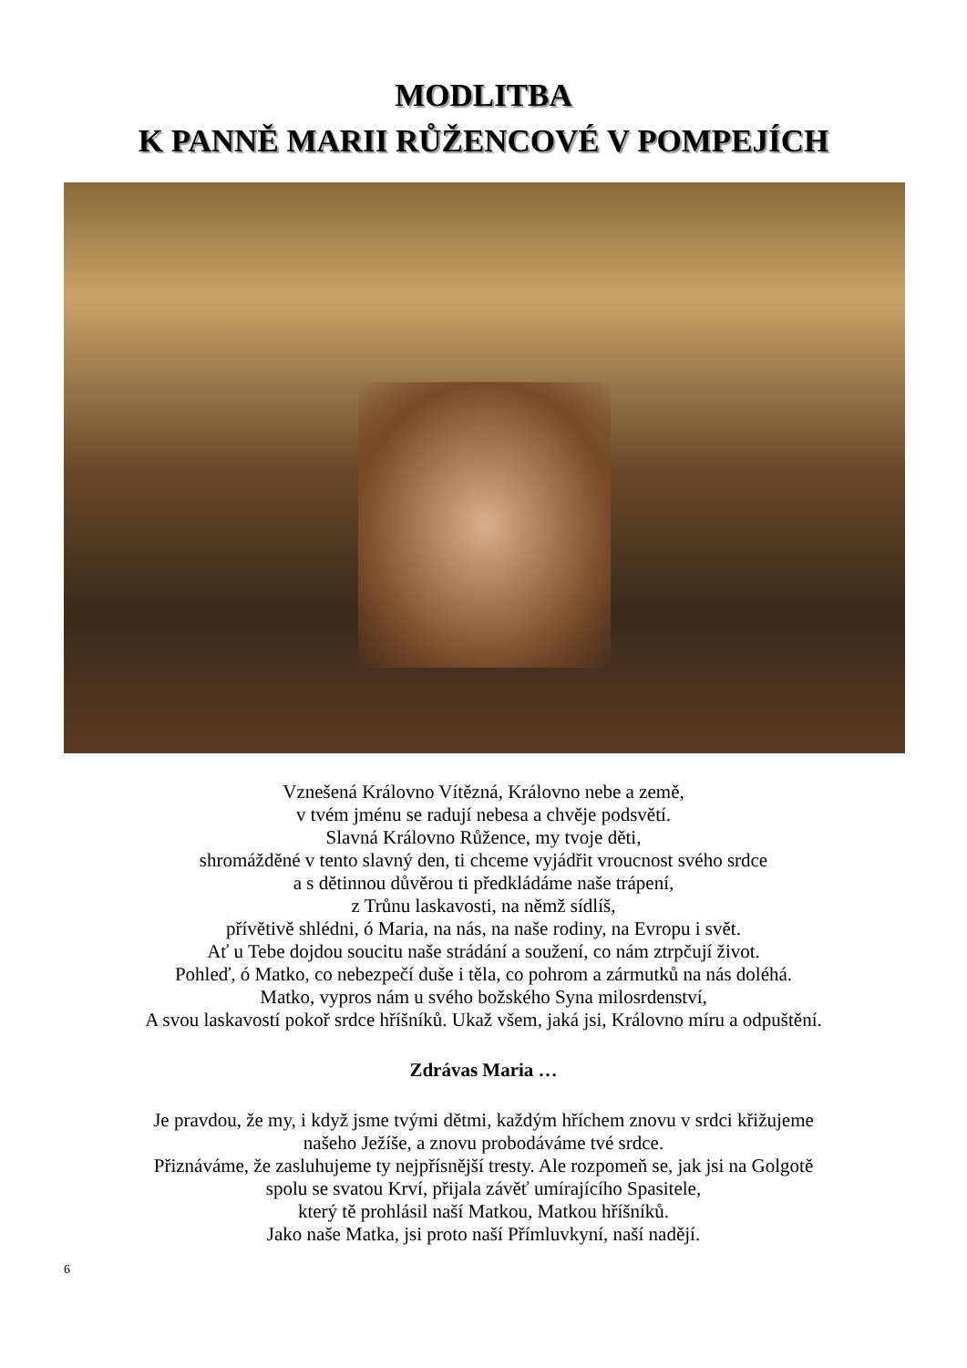MODLITBA
K PANNĚ MARII RŮŽENCOVÉ V POMPEJÍCH
Vznešená Královno Vítězná, Královno nebe a země,
v tvém jménu se radují nebesa a chvěje podsvětí.
Slavná Královno Růžence, my tvoje děti,
shromážděné v tento slavný den, ti chceme vyjádřit vroucnost svého srdce
a s dětinnou důvěrou ti předkládáme naše trápení,
z Trůnu laskavosti, na němž sídlíš,
přívětivě shlédni, ó Maria, na nás, na naše rodiny, na Evropu i svět.
Ať u Tebe dojdou soucitu naše strádání a soužení, co nám ztrpčují život.
Pohleď, ó Matko, co nebezpečí duše i těla, co pohrom a zármutků na nás doléhá.
Matko, vypros nám u svého božského Syna milosrdenství,
A svou laskavostí pokoř srdce hříšníků. Ukaž všem, jaká jsi, Královno míru a odpuštění.
Zdrávas Maria …
Je pravdou, že my, i když jsme tvými dětmi, každým hříchem znovu v srdci křižujeme
našeho Ježíše, a znovu probodáváme tvé srdce.
Přiznáváme, že zasluhujeme ty nejpřísnější tresty. Ale rozpomeň se, jak jsi na Golgotě
spolu se svatou Krví, přijala závěť umírajícího Spasitele,
který tě prohlásil naší Matkou, Matkou hříšníků.
Jako naše Matka, jsi proto naší Přímluvkyní, naší nadějí.
6